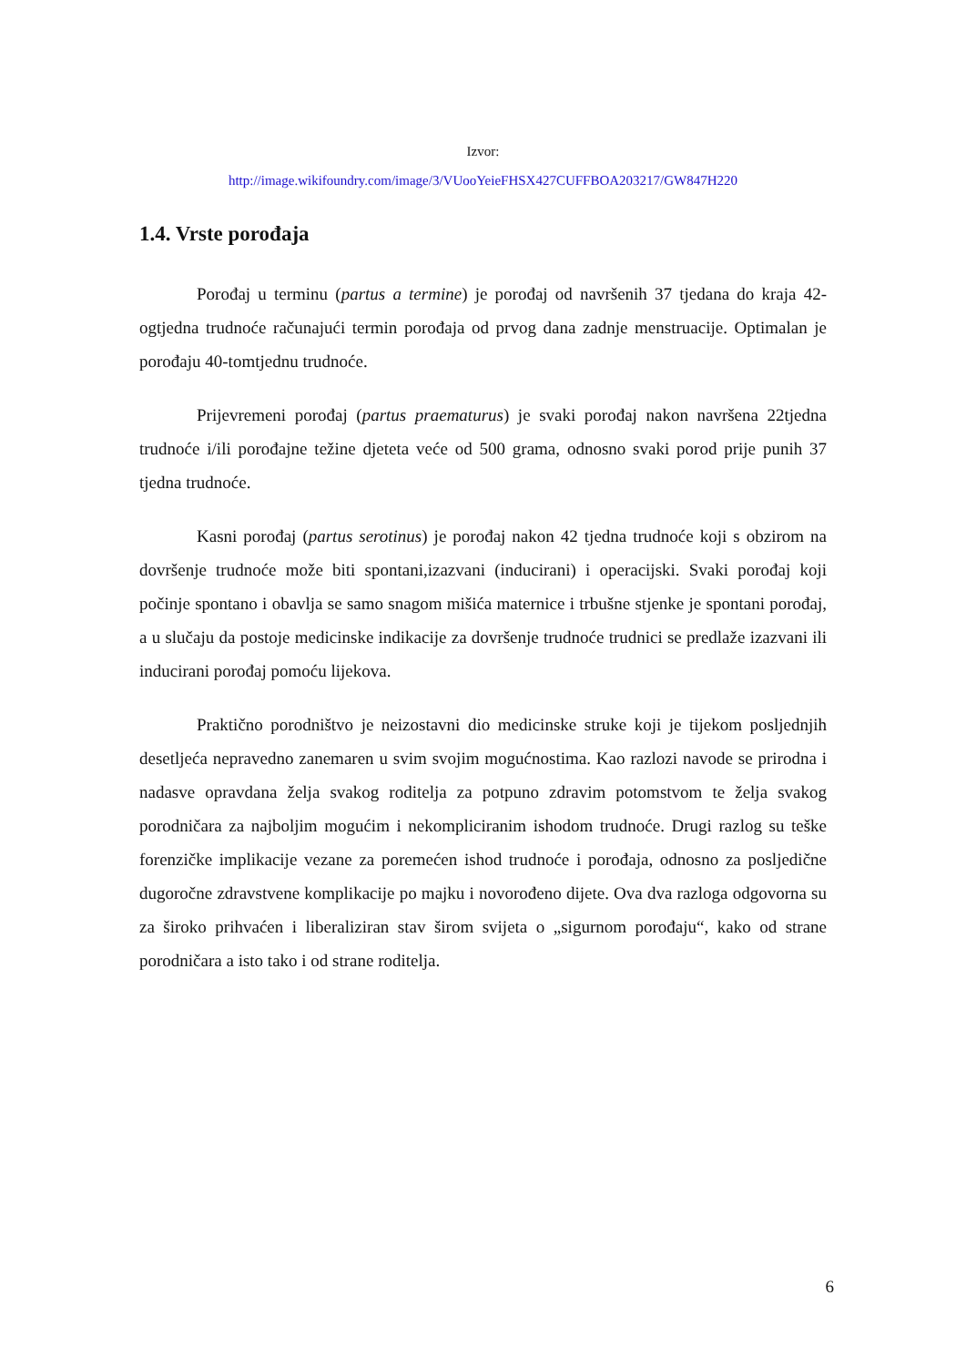Izvor:
http://image.wikifoundry.com/image/3/VUooYeieFHSX427CUFFBOA203217/GW847H220
1.4. Vrste porođaja
Porođaj u terminu (partus a termine) je porođaj od navršenih 37 tjedana do kraja 42-ogtjedna trudnoće računajući termin porođaja od prvog dana zadnje menstruacije. Optimalan je porođaju 40-tomtjednu trudnoće.
Prijevremeni porođaj (partus praematurus) je svaki porođaj nakon navršena 22tjedna trudnoće i/ili porođajne težine djeteta veće od 500 grama, odnosno svaki porod prije punih 37 tjedna trudnoće.
Kasni porođaj (partus serotinus) je porođaj nakon 42 tjedna trudnoće koji s obzirom na dovršenje trudnoće može biti spontani,izazvani (inducirani) i operacijski. Svaki porođaj koji počinje spontano i obavlja se samo snagom mišića maternice i trbušne stjenke je spontani porođaj, a u slučaju da postoje medicinske indikacije za dovršenje trudnoće trudnici se predlaže izazvani ili inducirani porođaj pomoću lijekova.
Praktično porodništvo je neizostavni dio medicinske struke koji je tijekom posljednjih desetljeća nepravedno zanemaren u svim svojim mogućnostima. Kao razlozi navode se prirodna i nadasve opravdana želja svakog roditelja za potpuno zdravim potomstvom te želja svakog porodničara za najboljim mogućim i nekompliciranim ishodom trudnoće. Drugi razlog su teške forenzičke implikacije vezane za poremećen ishod trudnoće i porođaja, odnosno za posljedične dugoročne zdravstvene komplikacije po majku i novorođeno dijete. Ova dva razloga odgovorna su za široko prihvaćen i liberaliziran stav širom svijeta o „sigurnom porođaju“, kako od strane porodničara a isto tako i od strane roditelja.
6